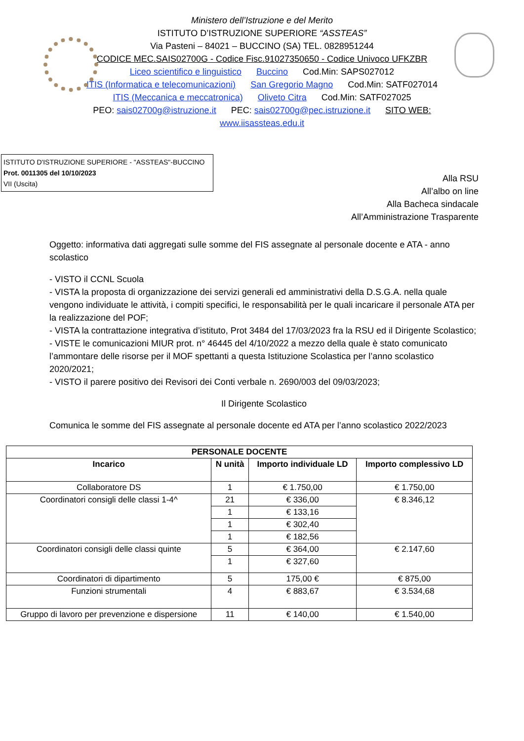Ministero dell’Istruzione e del Merito
ISTITUTO D’ISTRUZIONE SUPERIORE “ASSTEAS”
Via Pasteni – 84021 – BUCCINO (SA) TEL. 0828951244
CODICE MEC.SAIS02700G - Codice Fisc.91027350650 - Codice Univoco UFKZBR
Liceo scientifico e linguistico Buccino Cod.Min: SAPS027012
ITIS (Informatica e telecomunicazioni) San Gregorio Magno Cod.Min: SATF027014
ITIS (Meccanica e meccatronica) Oliveto Citra Cod.Min: SATF027025
PEO: sais02700g@istruzione.it PEC: sais02700g@pec.istruzione.it SITO WEB:
www.iisassteas.edu.it
ISTITUTO D'ISTRUZIONE SUPERIORE - "ASSTEAS"-BUCCINO
Prot. 0011305 del 10/10/2023
VII (Uscita)
Alla RSU
All’albo on line
Alla Bacheca sindacale
All’Amministrazione Trasparente
Oggetto: informativa dati aggregati sulle somme del FIS assegnate al personale docente e ATA - anno scolastico
- VISTO il CCNL Scuola
- VISTA la proposta di organizzazione dei servizi generali ed amministrativi della D.S.G.A. nella quale vengono individuate le attività, i compiti specifici, le responsabilità per le quali incaricare il personale ATA per la realizzazione del POF;
- VISTA la contrattazione integrativa d’istituto, Prot 3484 del 17/03/2023 fra la RSU ed il Dirigente Scolastico;
- VISTE le comunicazioni MIUR prot. n° 46445 del 4/10/2022 a mezzo della quale è stato comunicato l’ammontare delle risorse per il MOF spettanti a questa Istituzione Scolastica per l’anno scolastico 2020/2021;
- VISTO il parere positivo dei Revisori dei Conti verbale n. 2690/003 del 09/03/2023;
Il Dirigente Scolastico
Comunica le somme del FIS assegnate al personale docente ed ATA per l’anno scolastico 2022/2023
| PERSONALE DOCENTE | | | |
| --- | --- | --- | --- |
| Incarico | N unità | Importo individuale LD | Importo complessivo LD |
| Collaboratore DS | 1 | € 1.750,00 | € 1.750,00 |
| Coordinatori consigli delle classi 1-4^ | 21 | € 336,00 | € 8.346,12 |
| | 1 | € 133,16 | |
| | 1 | € 302,40 | |
| | 1 | € 182,56 | |
| Coordinatori consigli delle classi quinte | 5 | € 364,00 | € 2.147,60 |
| | 1 | € 327,60 | |
| Coordinatori di dipartimento | 5 | 175,00 € | € 875,00 |
| Funzioni strumentali | 4 | € 883,67 | € 3.534,68 |
| Gruppo di lavoro per prevenzione e dispersione | 11 | € 140,00 | € 1.540,00 |